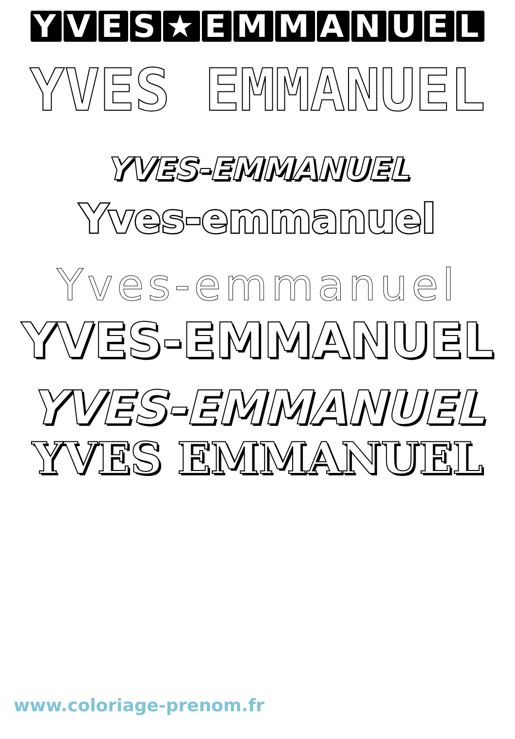YVES ★ EMMANUEL
YVES EMMANUEL
YVES-EMMANUEL
Yves-emmanuel
Yves-emmanuel
YVES-EMMANUEL
YVES-EMMANUEL
YVES EMMANUEL
www.coloriage-prenom.fr